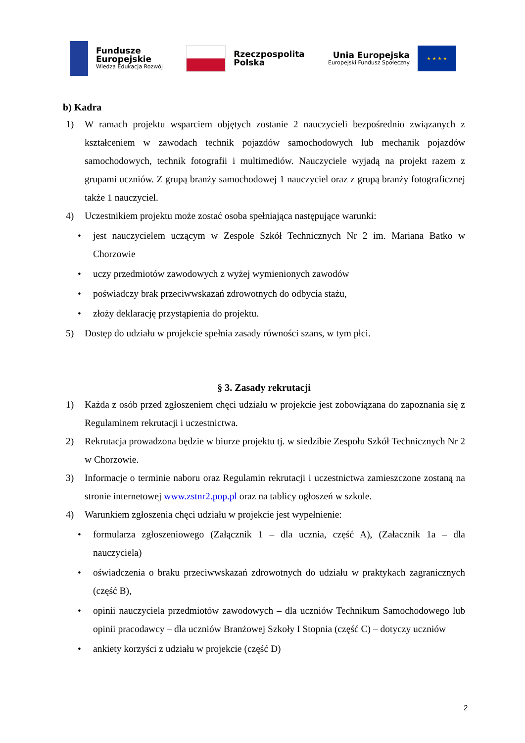Fundusze
Europejskie
Wiedza Edukacja Rozwój
Rzeczpospolita
Polska
Unia Europejska
Europejski Fundusz Społeczny
★ ★ ★ ★
b) Kadra
1) W ramach projektu wsparciem objętych zostanie 2 nauczycieli bezpośrednio związanych z kształceniem w zawodach technik pojazdów samochodowych lub mechanik pojazdów samochodowych, technik fotografii i multimediów. Nauczyciele wyjadą na projekt razem z grupami uczniów. Z grupą branży samochodowej 1 nauczyciel oraz z grupą branży fotograficznej także 1 nauczyciel.
4) Uczestnikiem projektu może zostać osoba spełniająca następujące warunki:
• jest nauczycielem uczącym w Zespole Szkół Technicznych Nr 2 im. Mariana Batko w Chorzowie
• uczy przedmiotów zawodowych z wyżej wymienionych zawodów
• poświadczy brak przeciwwskazań zdrowotnych do odbycia stażu,
• złoży deklarację przystąpienia do projektu.
5) Dostęp do udziału w projekcie spełnia zasady równości szans, w tym płci.
§ 3. Zasady rekrutacji
1) Każda z osób przed zgłoszeniem chęci udziału w projekcie jest zobowiązana do zapoznania się z Regulaminem rekrutacji i uczestnictwa.
2) Rekrutacja prowadzona będzie w biurze projektu tj. w siedzibie Zespołu Szkół Technicznych Nr 2 w Chorzowie.
3) Informacje o terminie naboru oraz Regulamin rekrutacji i uczestnictwa zamieszczone zostaną na stronie internetowej www.zstnr2.pop.pl oraz na tablicy ogłoszeń w szkole.
4) Warunkiem zgłoszenia chęci udziału w projekcie jest wypełnienie:
• formularza zgłoszeniowego (Załącznik 1 – dla ucznia, część A), (Załacznik 1a – dla nauczyciela)
• oświadczenia o braku przeciwwskazań zdrowotnych do udziału w praktykach zagranicznych (część B),
• opinii nauczyciela przedmiotów zawodowych – dla uczniów Technikum Samochodowego lub opinii pracodawcy – dla uczniów Branżowej Szkoły I Stopnia (część C) – dotyczy uczniów
• ankiety korzyści z udziału w projekcie (część D)
2